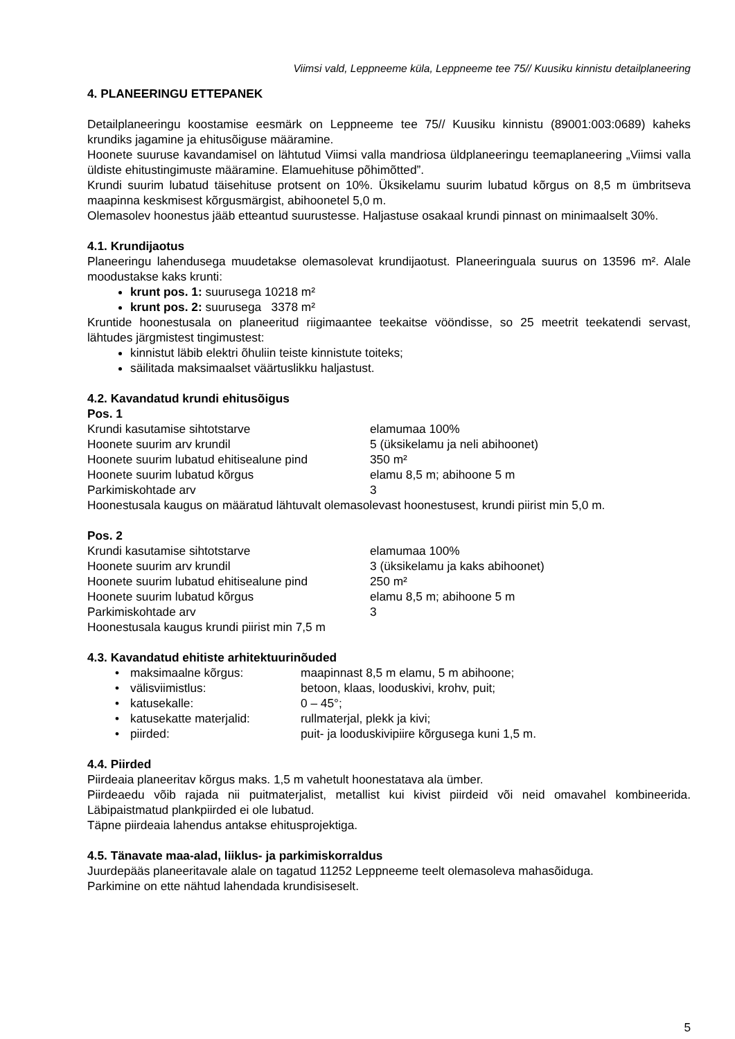Viimsi vald, Leppneeme küla, Leppneeme tee 75// Kuusiku kinnistu detailplaneering
4. PLANEERINGU ETTEPANEK
Detailplaneeringu koostamise eesmärk on Leppneeme tee 75// Kuusiku kinnistu (89001:003:0689) kaheks krundiks jagamine ja ehitusõiguse määramine.
Hoonete suuruse kavandamisel on lähtutud Viimsi valla mandriosa üldplaneeringu teemaplaneering „Viimsi valla üldiste ehitustingimuste määramine. Elamuehituse põhimõtted”.
Krundi suurim lubatud täisehituse protsent on 10%. Üksikelamu suurim lubatud kõrgus on 8,5 m ümbritseva maapinna keskmisest kõrgusmärgist, abihoonetel 5,0 m.
Olemasolev hoonestus jääb etteantud suurustesse. Haljastuse osakaal krundi pinnast on minimaalselt 30%.
4.1. Krundijaotus
Planeeringu lahendusega muudetakse olemasolevat krundijaotust. Planeeringuala suurus on 13596 m². Alale moodustakse kaks krunti:
krunt pos. 1: suurusega 10218 m²
krunt pos. 2: suurusega 3378 m²
Kruntide hoonestusala on planeeritud riigimaantee teekaitse vööndisse, so 25 meetrit teekatendi servast, lähtudes järgmistest tingimustest:
kinnistut läbib elektri õhuliin teiste kinnistute toiteks;
säilitada maksimaalset väärtuslikku haljastust.
4.2. Kavandatud krundi ehitusõigus
Pos. 1
| Krundi kasutamise sihtotstarve | elamumaa 100% |
| Hoonete suurim arv krundil | 5 (üksikelamu ja neli abihoonet) |
| Hoonete suurim lubatud ehitisealune pind | 350 m² |
| Hoonete suurim lubatud kõrgus | elamu 8,5 m; abihoone 5 m |
| Parkimiskohtade arv | 3 |
Hoonestusala kaugus on määratud lähtuvalt olemasolevast hoonestusest, krundi piirist min 5,0 m.
Pos. 2
| Krundi kasutamise sihtotstarve | elamumaa 100% |
| Hoonete suurim arv krundil | 3 (üksikelamu ja kaks abihoonet) |
| Hoonete suurim lubatud ehitisealune pind | 250 m² |
| Hoonete suurim lubatud kõrgus | elamu 8,5 m; abihoone 5 m |
| Parkimiskohtade arv | 3 |
Hoonestusala kaugus krundi piirist min 7,5 m
4.3. Kavandatud ehitiste arhitektuurinõuded
| • | maksimaalne kõrgus: | maapinnast 8,5 m elamu, 5 m abihoone; |
| • | välisviimistlus: | betoon, klaas, looduskivi, krohv, puit; |
| • | katusekalle: | 0 – 45°; |
| • | katusekatte materjalid: | rullmaterjal, plekk ja kivi; |
| • | piirded: | puit- ja looduskivipiire kõrgusega kuni 1,5 m. |
4.4. Piirded
Piirdeaia planeeritav kõrgus maks. 1,5 m vahetult hoonestatava ala ümber.
Piirdeaedu võib rajada nii puitmaterjalist, metallist kui kivist piirdeid või neid omavahel kombineerida. Läbipaistmatud plankpiirded ei ole lubatud.
Täpne piirdeaia lahendus antakse ehitusprojektiga.
4.5. Tänavate maa-alad, liiklus- ja parkimiskorraldus
Juurdepääs planeeritavale alale on tagatud 11252 Leppneeme teelt olemasoleva mahasõiduga.
Parkimine on ette nähtud lahendada krundisiseselt.
5